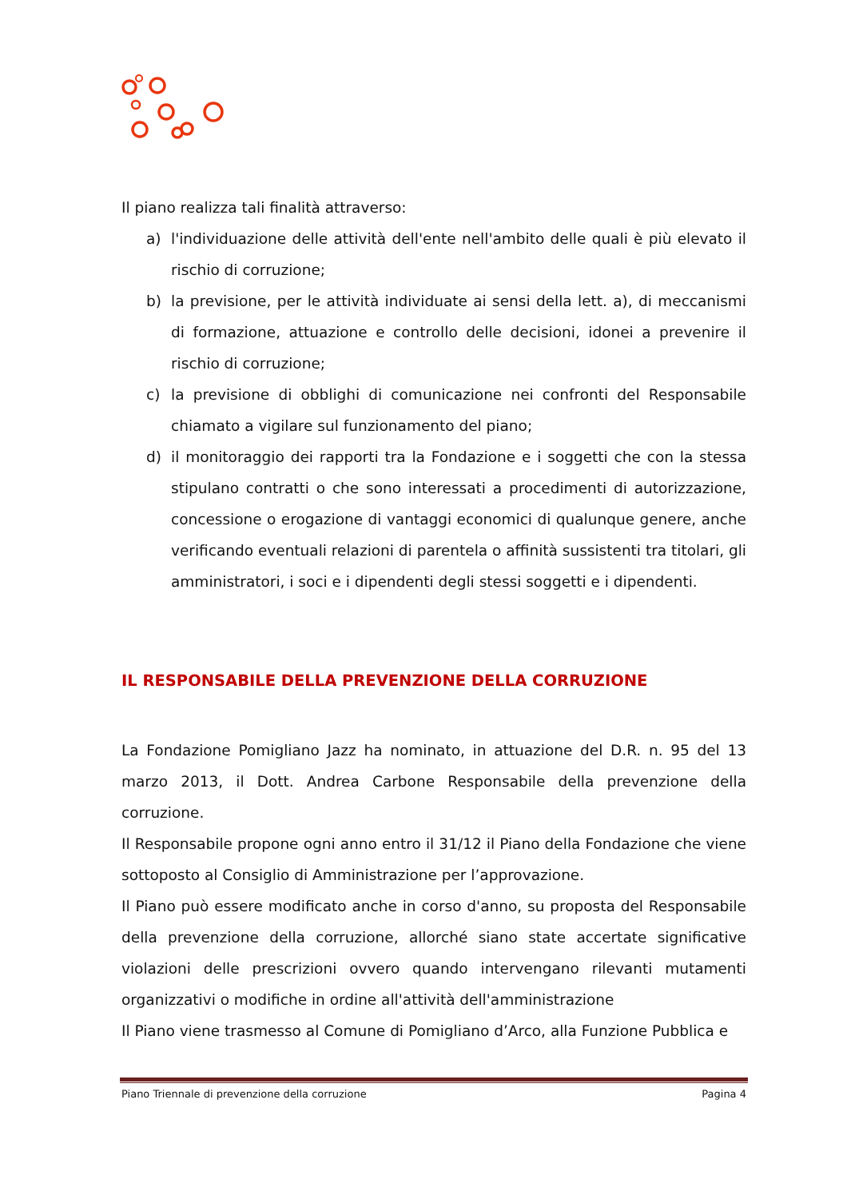Il piano realizza tali finalità attraverso:
a) l'individuazione delle attività dell'ente nell'ambito delle quali è più elevato il rischio di corruzione;
b) la previsione, per le attività individuate ai sensi della lett. a), di meccanismi di formazione, attuazione e controllo delle decisioni, idonei a prevenire il rischio di corruzione;
c) la previsione di obblighi di comunicazione nei confronti del Responsabile chiamato a vigilare sul funzionamento del piano;
d) il monitoraggio dei rapporti tra la Fondazione e i soggetti che con la stessa stipulano contratti o che sono interessati a procedimenti di autorizzazione, concessione o erogazione di vantaggi economici di qualunque genere, anche verificando eventuali relazioni di parentela o affinità sussistenti tra titolari, gli amministratori, i soci e i dipendenti degli stessi soggetti e i dipendenti.
IL RESPONSABILE DELLA PREVENZIONE DELLA CORRUZIONE
La Fondazione Pomigliano Jazz ha nominato, in attuazione del D.R. n. 95 del 13 marzo 2013, il Dott. Andrea Carbone Responsabile della prevenzione della corruzione.
Il Responsabile propone ogni anno entro il 31/12 il Piano della Fondazione che viene sottoposto al Consiglio di Amministrazione per l’approvazione.
Il Piano può essere modificato anche in corso d'anno, su proposta del Responsabile della prevenzione della corruzione, allorché siano state accertate significative violazioni delle prescrizioni ovvero quando intervengano rilevanti mutamenti organizzativi o modifiche in ordine all'attività dell'amministrazione
Il Piano viene trasmesso al Comune di Pomigliano d’Arco, alla Funzione Pubblica e
Piano Triennale di prevenzione della corruzione Pagina 4